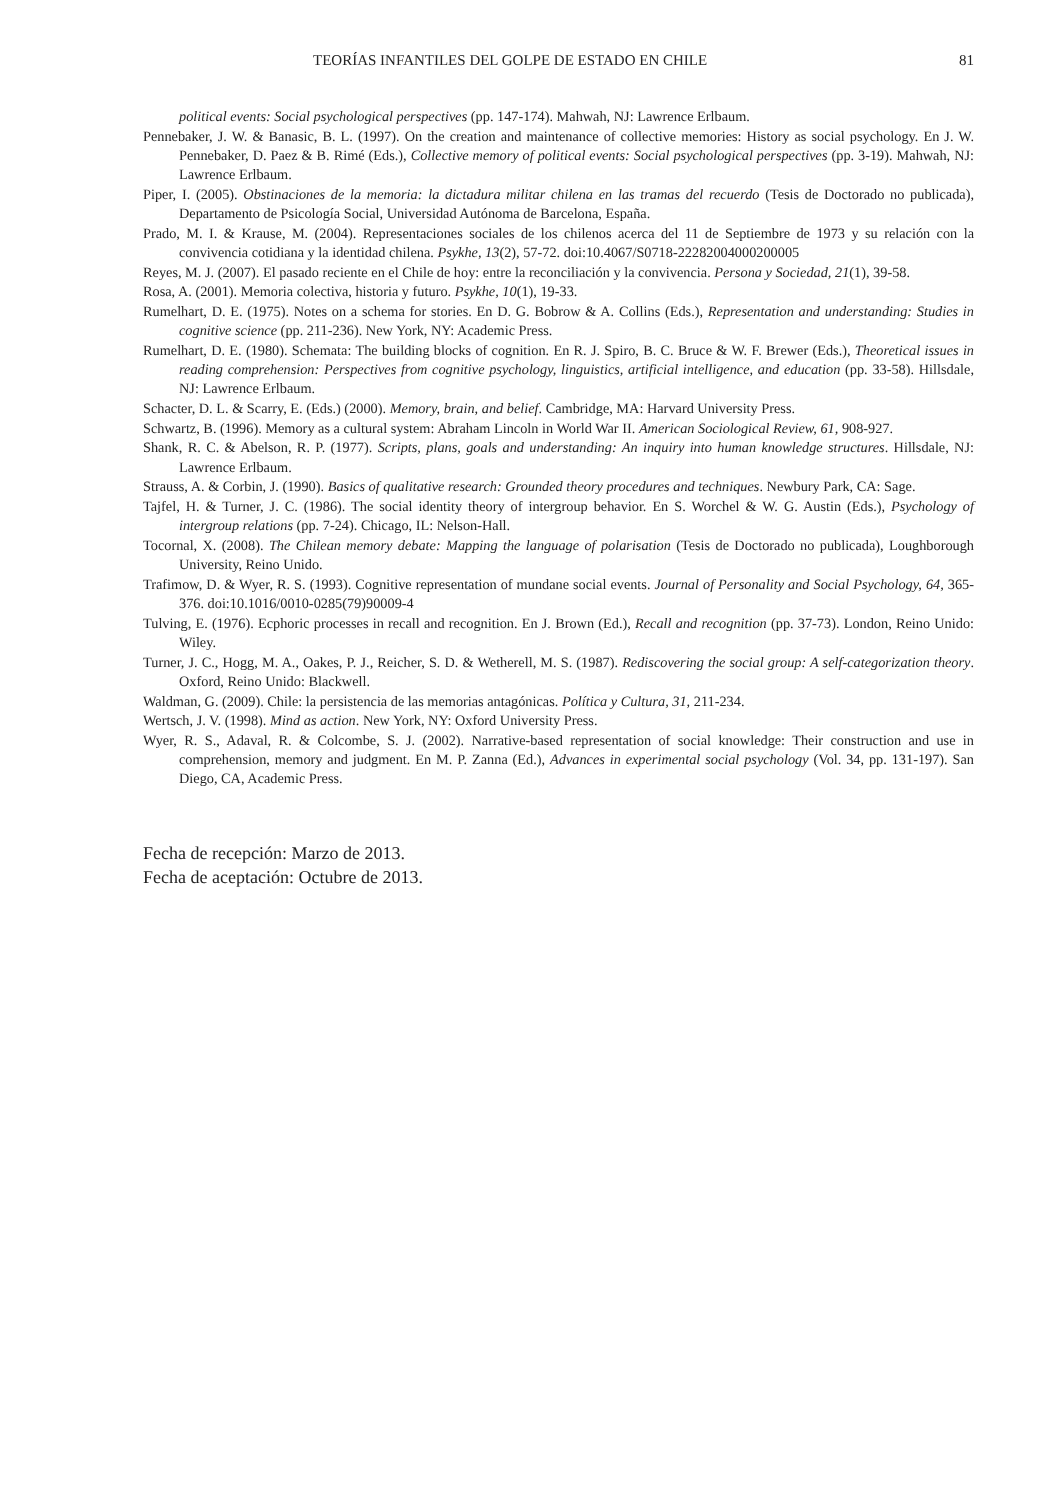TEORÍAS INFANTILES DEL GOLPE DE ESTADO EN CHILE 81
political events: Social psychological perspectives (pp. 147-174). Mahwah, NJ: Lawrence Erlbaum.
Pennebaker, J. W. & Banasic, B. L. (1997). On the creation and maintenance of collective memories: History as social psychology. En J. W. Pennebaker, D. Paez & B. Rimé (Eds.), Collective memory of political events: Social psychological perspectives (pp. 3-19). Mahwah, NJ: Lawrence Erlbaum.
Piper, I. (2005). Obstinaciones de la memoria: la dictadura militar chilena en las tramas del recuerdo (Tesis de Doctorado no publicada), Departamento de Psicología Social, Universidad Autónoma de Barcelona, España.
Prado, M. I. & Krause, M. (2004). Representaciones sociales de los chilenos acerca del 11 de Septiembre de 1973 y su relación con la convivencia cotidiana y la identidad chilena. Psykhe, 13(2), 57-72. doi:10.4067/S0718-22282004000200005
Reyes, M. J. (2007). El pasado reciente en el Chile de hoy: entre la reconciliación y la convivencia. Persona y Sociedad, 21(1), 39-58.
Rosa, A. (2001). Memoria colectiva, historia y futuro. Psykhe, 10(1), 19-33.
Rumelhart, D. E. (1975). Notes on a schema for stories. En D. G. Bobrow & A. Collins (Eds.), Representation and understanding: Studies in cognitive science (pp. 211-236). New York, NY: Academic Press.
Rumelhart, D. E. (1980). Schemata: The building blocks of cognition. En R. J. Spiro, B. C. Bruce & W. F. Brewer (Eds.), Theoretical issues in reading comprehension: Perspectives from cognitive psychology, linguistics, artificial intelligence, and education (pp. 33-58). Hillsdale, NJ: Lawrence Erlbaum.
Schacter, D. L. & Scarry, E. (Eds.) (2000). Memory, brain, and belief. Cambridge, MA: Harvard University Press.
Schwartz, B. (1996). Memory as a cultural system: Abraham Lincoln in World War II. American Sociological Review, 61, 908-927.
Shank, R. C. & Abelson, R. P. (1977). Scripts, plans, goals and understanding: An inquiry into human knowledge structures. Hillsdale, NJ: Lawrence Erlbaum.
Strauss, A. & Corbin, J. (1990). Basics of qualitative research: Grounded theory procedures and techniques. Newbury Park, CA: Sage.
Tajfel, H. & Turner, J. C. (1986). The social identity theory of intergroup behavior. En S. Worchel & W. G. Austin (Eds.), Psychology of intergroup relations (pp. 7-24). Chicago, IL: Nelson-Hall.
Tocornal, X. (2008). The Chilean memory debate: Mapping the language of polarisation (Tesis de Doctorado no publicada), Loughborough University, Reino Unido.
Trafimow, D. & Wyer, R. S. (1993). Cognitive representation of mundane social events. Journal of Personality and Social Psychology, 64, 365-376. doi:10.1016/0010-0285(79)90009-4
Tulving, E. (1976). Ecphoric processes in recall and recognition. En J. Brown (Ed.), Recall and recognition (pp. 37-73). London, Reino Unido: Wiley.
Turner, J. C., Hogg, M. A., Oakes, P. J., Reicher, S. D. & Wetherell, M. S. (1987). Rediscovering the social group: A self-categorization theory. Oxford, Reino Unido: Blackwell.
Waldman, G. (2009). Chile: la persistencia de las memorias antagónicas. Política y Cultura, 31, 211-234.
Wertsch, J. V. (1998). Mind as action. New York, NY: Oxford University Press.
Wyer, R. S., Adaval, R. & Colcombe, S. J. (2002). Narrative-based representation of social knowledge: Their construction and use in comprehension, memory and judgment. En M. P. Zanna (Ed.), Advances in experimental social psychology (Vol. 34, pp. 131-197). San Diego, CA, Academic Press.
Fecha de recepción: Marzo de 2013.
Fecha de aceptación: Octubre de 2013.